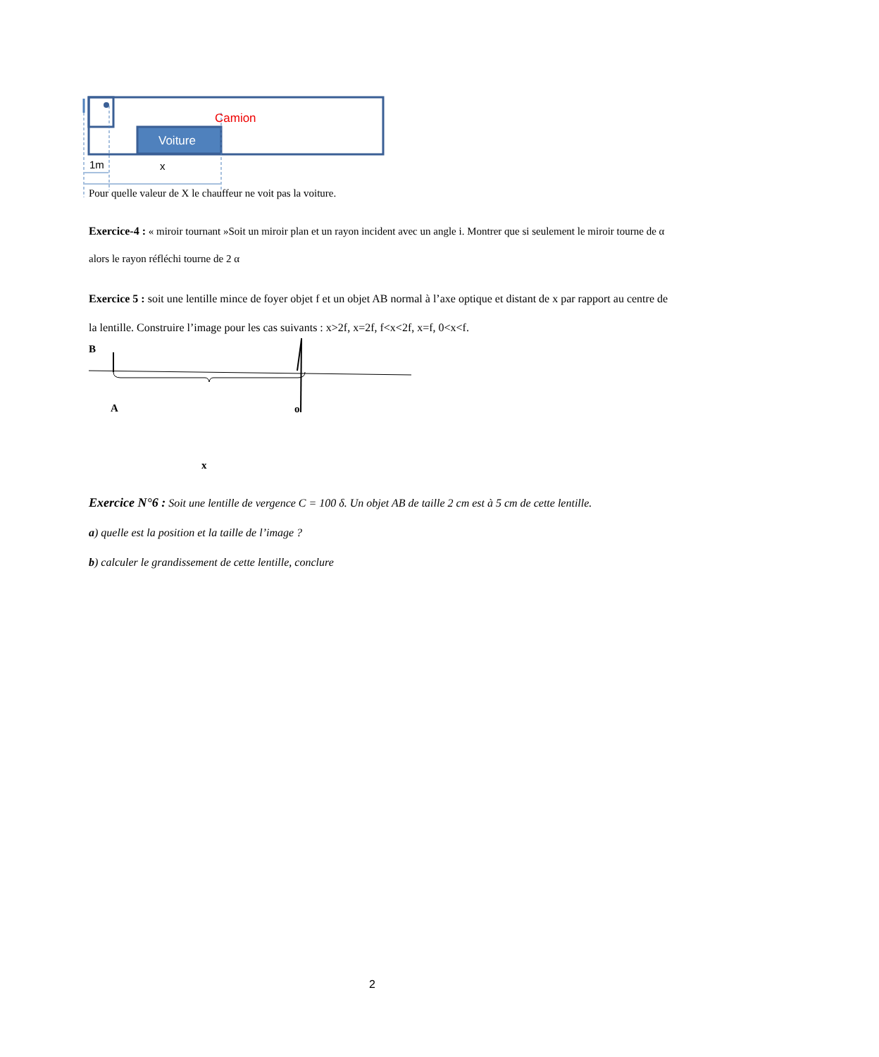Camion
Voiture
1m x
Pour quelle valeur de X le chauffeur ne voit pas la voiture.
Exercice-4 : « miroir tournant »Soit un miroir plan et un rayon incident avec un angle i. Montrer que si seulement le miroir tourne de α alors le rayon réfléchi tourne de 2 α
Exercice 5 : soit une lentille mince de foyer objet f et un objet AB normal à l’axe optique et distant de x par rapport au centre de la lentille. Construire l’image pour les cas suivants : x>2f, x=2f, f<x<2f, x=f, 0<x<f.
B
A o
x
Exercice N°6 : Soit une lentille de vergence C = 100 δ. Un objet AB de taille 2 cm est à 5 cm de cette lentille.
a) quelle est la position et la taille de l’image ?
b) calculer le grandissement de cette lentille, conclure
2